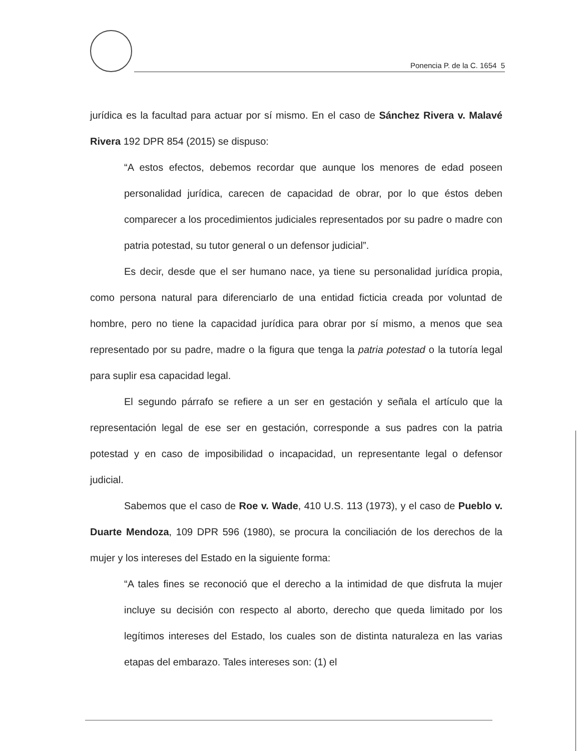Ponencia P. de la C. 1654 5
jurídica es la facultad para actuar por sí mismo. En el caso de Sánchez Rivera v. Malavé Rivera 192 DPR 854 (2015) se dispuso:
“A estos efectos, debemos recordar que aunque los menores de edad poseen personalidad jurídica, carecen de capacidad de obrar, por lo que éstos deben comparecer a los procedimientos judiciales representados por su padre o madre con patria potestad, su tutor general o un defensor judicial”.
Es decir, desde que el ser humano nace, ya tiene su personalidad jurídica propia, como persona natural para diferenciarlo de una entidad ficticia creada por voluntad de hombre, pero no tiene la capacidad jurídica para obrar por sí mismo, a menos que sea representado por su padre, madre o la figura que tenga la patria potestad o la tutoría legal para suplir esa capacidad legal.
El segundo párrafo se refiere a un ser en gestación y señala el artículo que la representación legal de ese ser en gestación, corresponde a sus padres con la patria potestad y en caso de imposibilidad o incapacidad, un representante legal o defensor judicial.
Sabemos que el caso de Roe v. Wade, 410 U.S. 113 (1973), y el caso de Pueblo v. Duarte Mendoza, 109 DPR 596 (1980), se procura la conciliación de los derechos de la mujer y los intereses del Estado en la siguiente forma:
“A tales fines se reconoció que el derecho a la intimidad de que disfruta la mujer incluye su decisión con respecto al aborto, derecho que queda limitado por los legítimos intereses del Estado, los cuales son de distinta naturaleza en las varias etapas del embarazo. Tales intereses son: (1) el